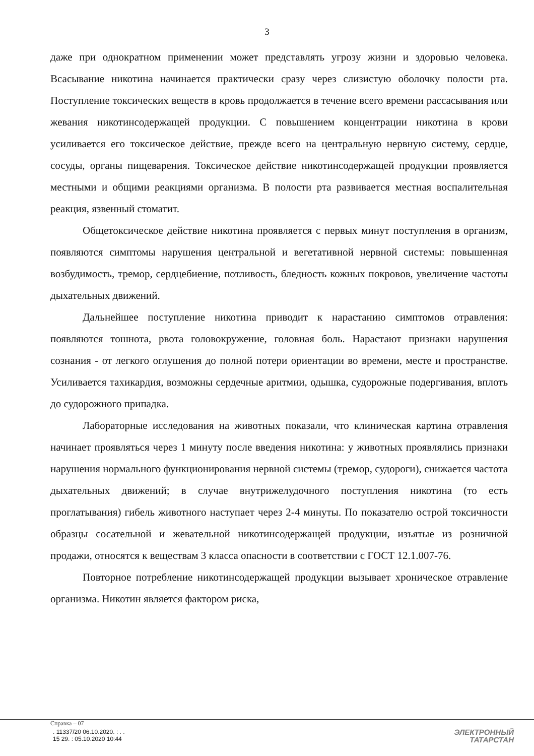3
даже при однократном применении может представлять угрозу жизни и здоровью человека. Всасывание никотина начинается практически сразу через слизистую оболочку полости рта. Поступление токсических веществ в кровь продолжается в течение всего времени рассасывания или жевания никотинсодержащей продукции. С повышением концентрации никотина в крови усиливается его токсическое действие, прежде всего на центральную нервную систему, сердце, сосуды, органы пищеварения. Токсическое действие никотинсодержащей продукции проявляется местными и общими реакциями организма. В полости рта развивается местная воспалительная реакция, язвенный стоматит.
Общетоксическое действие никотина проявляется с первых минут поступления в организм, появляются симптомы нарушения центральной и вегетативной нервной системы: повышенная возбудимость, тремор, сердцебиение, потливость, бледность кожных покровов, увеличение частоты дыхательных движений.
Дальнейшее поступление никотина приводит к нарастанию симптомов отравления: появляются тошнота, рвота головокружение, головная боль. Нарастают признаки нарушения сознания - от легкого оглушения до полной потери ориентации во времени, месте и пространстве. Усиливается тахикардия, возможны сердечные аритмии, одышка, судорожные подергивания, вплоть до судорожного припадка.
Лабораторные исследования на животных показали, что клиническая картина отравления начинает проявляться через 1 минуту после введения никотина: у животных проявлялись признаки нарушения нормального функционирования нервной системы (тремор, судороги), снижается частота дыхательных движений; в случае внутрижелудочного поступления никотина (то есть проглатывания) гибель животного наступает через 2-4 минуты. По показателю острой токсичности образцы сосательной и жевательной никотинсодержащей продукции, изъятые из розничной продажи, относятся к веществам 3 класса опасности в соответствии с ГОСТ 12.1.007-76.
Повторное потребление никотинсодержащей продукции вызывает хроническое отравление организма. Никотин является фактором риска,
Справка – 07
. 11337/20 06.10.2020. : . .
15 29. : 05.10.2020 10:44
ЭЛЕКТРОННЫЙ
ТАТАРСТАН